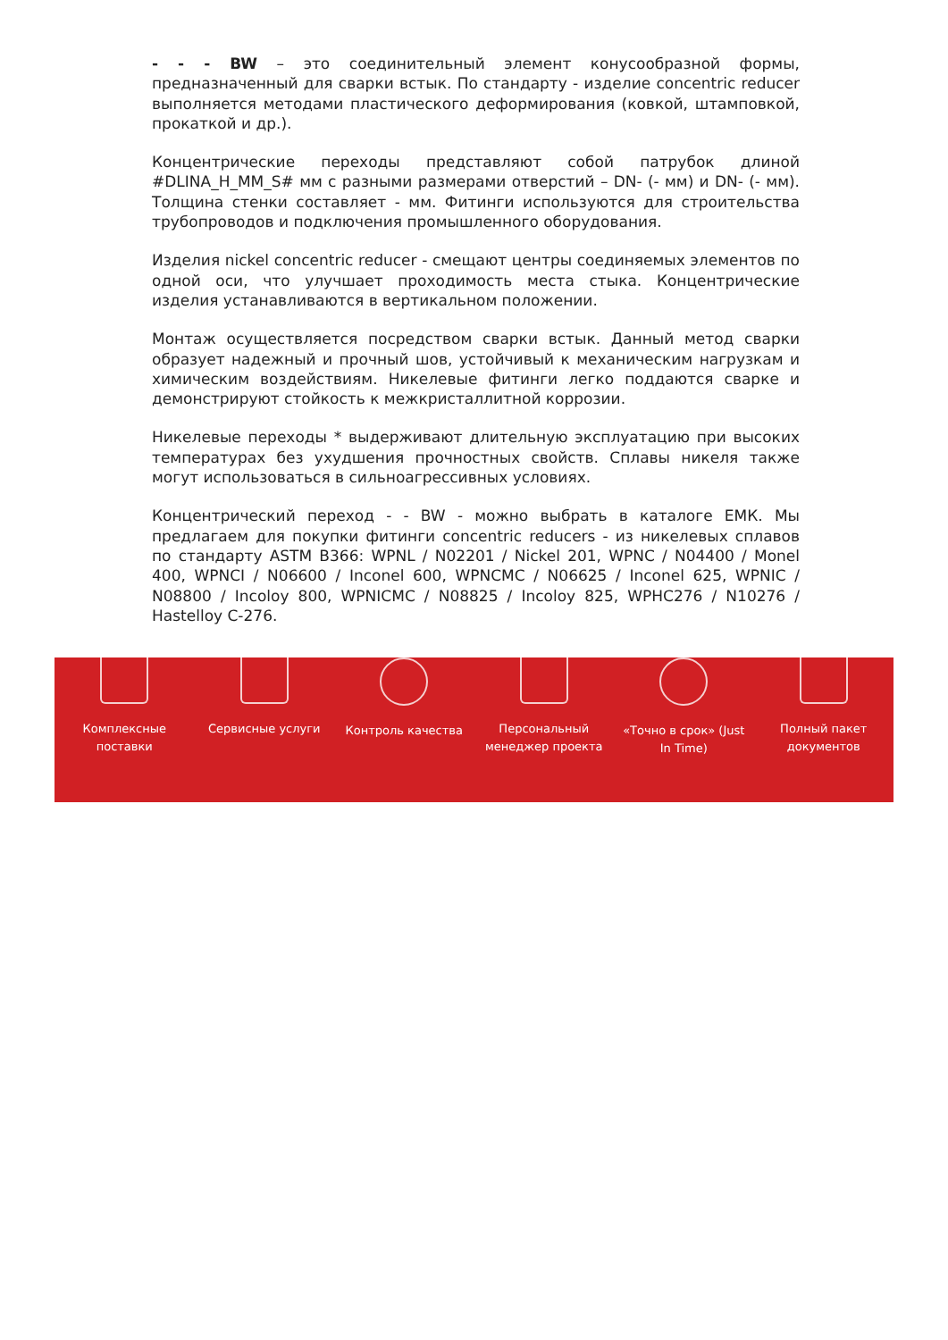- - - BW – это соединительный элемент конусообразной формы, предназначенный для сварки встык. По стандарту - изделие concentric reducer выполняется методами пластического деформирования (ковкой, штамповкой, прокаткой и др.).
Концентрические переходы представляют собой патрубок длиной #DLINA_H_MM_S# мм с разными размерами отверстий – DN- (- мм) и DN- (- мм). Толщина стенки составляет - мм. Фитинги используются для строительства трубопроводов и подключения промышленного оборудования.
Изделия nickel concentric reducer - смещают центры соединяемых элементов по одной оси, что улучшает проходимость места стыка. Концентрические изделия устанавливаются в вертикальном положении.
Монтаж осуществляется посредством сварки встык. Данный метод сварки образует надежный и прочный шов, устойчивый к механическим нагрузкам и химическим воздействиям. Никелевые фитинги легко поддаются сварке и демонстрируют стойкость к межкристаллитной коррозии.
Никелевые переходы * выдерживают длительную эксплуатацию при высоких температурах без ухудшения прочностных свойств. Сплавы никеля также могут использоваться в сильноагрессивных условиях.
Концентрический переход - - BW - можно выбрать в каталоге ЕМК. Мы предлагаем для покупки фитинги concentric reducers - из никелевых сплавов по стандарту ASTM B366: WPNL / N02201 / Nickel 201, WPNC / N04400 / Monel 400, WPNCI / N06600 / Inconel 600, WPNCMC / N06625 / Inconel 625, WPNIC / N08800 / Incoloy 800, WPNICMC / N08825 / Incoloy 825, WPHC276 / N10276 / Hastelloy C-276.
Комплексные
поставки
Сервисные услуги Контроль качества Персональный
менеджер проекта
«Точно в срок» (Just
In Time)
Полный пакет
документов